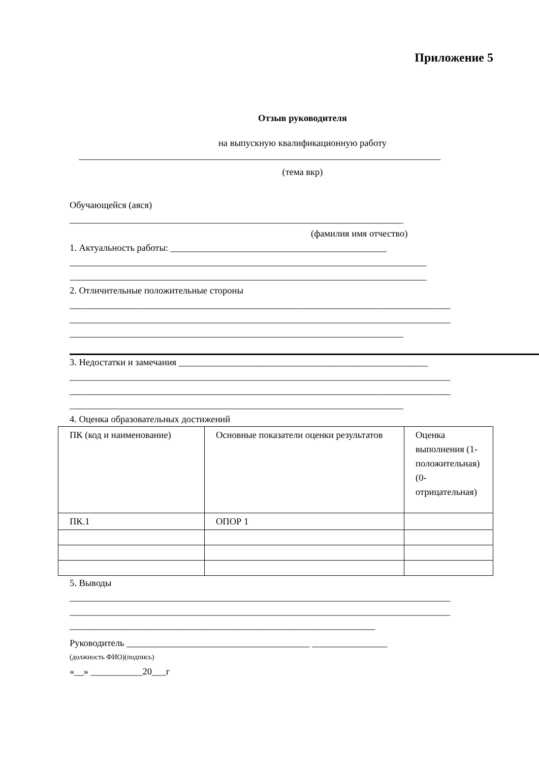Приложение 5
Отзыв руководителя
на выпускную квалификационную работу
_____________________________________________________________________________
(тема вкр)
Обучающейся (аяся)
_______________________________________________________________________
(фамилия имя отчество)
1. Актуальность работы: ______________________________________________
____________________________________________________________________________
____________________________________________________________________________
2. Отличительные положительные стороны
_________________________________________________________________________________
_________________________________________________________________________________
_______________________________________________________________________
3. Недостатки и замечания _____________________________________________________
_________________________________________________________________________________
_________________________________________________________________________________
_______________________________________________________________________
4. Оценка образовательных достижений
| ПК (код и наименование) | Основные показатели оценки результатов | Оценка выполнения (1-положительная) (0-отрицательная) |
| ПК.1 | ОПОР 1 | |
5. Выводы
_________________________________________________________________________________
_________________________________________________________________________________
_________________________________________________________________
Руководитель _______________________________________ ________________
(должность ФИО)(подпись)
«__» ___________20___г